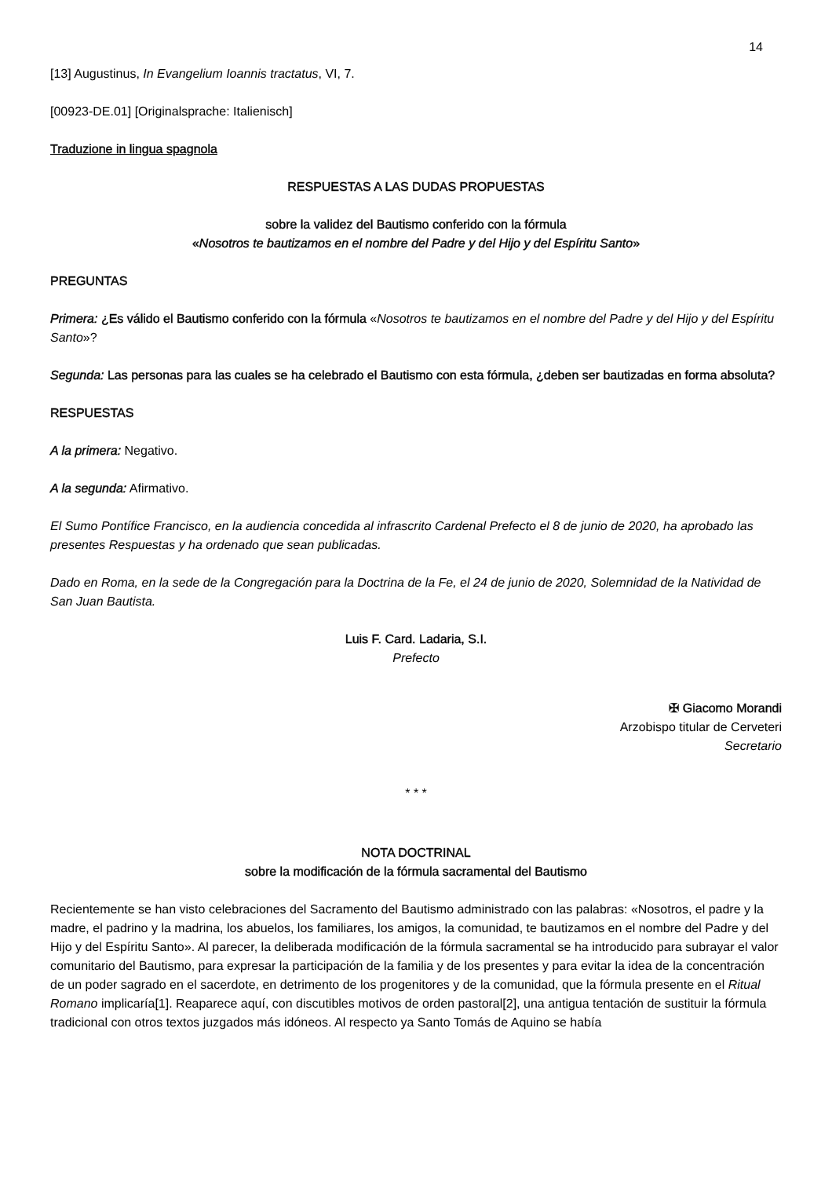14
[13] Augustinus, In Evangelium Ioannis tractatus, VI, 7.
[00923-DE.01] [Originalsprache: Italienisch]
Traduzione in lingua spagnola
RESPUESTAS A LAS DUDAS PROPUESTAS
sobre la validez del Bautismo conferido con la fórmula
«Nosotros te bautizamos en el nombre del Padre y del Hijo y del Espíritu Santo»
PREGUNTAS
Primera: ¿Es válido el Bautismo conferido con la fórmula «Nosotros te bautizamos en el nombre del Padre y del Hijo y del Espíritu Santo»?
Segunda: Las personas para las cuales se ha celebrado el Bautismo con esta fórmula, ¿deben ser bautizadas en forma absoluta?
RESPUESTAS
A la primera: Negativo.
A la segunda: Afirmativo.
El Sumo Pontífice Francisco, en la audiencia concedida al infrascrito Cardenal Prefecto el 8 de junio de 2020, ha aprobado las presentes Respuestas y ha ordenado que sean publicadas.
Dado en Roma, en la sede de la Congregación para la Doctrina de la Fe, el 24 de junio de 2020, Solemnidad de la Natividad de San Juan Bautista.
Luis F. Card. Ladaria, S.I.
Prefecto
✠ Giacomo Morandi
Arzobispo titular de Cerveteri
Secretario
* * *
NOTA DOCTRINAL
sobre la modificación de la fórmula sacramental del Bautismo
Recientemente se han visto celebraciones del Sacramento del Bautismo administrado con las palabras: «Nosotros, el padre y la madre, el padrino y la madrina, los abuelos, los familiares, los amigos, la comunidad, te bautizamos en el nombre del Padre y del Hijo y del Espíritu Santo». Al parecer, la deliberada modificación de la fórmula sacramental se ha introducido para subrayar el valor comunitario del Bautismo, para expresar la participación de la familia y de los presentes y para evitar la idea de la concentración de un poder sagrado en el sacerdote, en detrimento de los progenitores y de la comunidad, que la fórmula presente en el Ritual Romano implicaría[1]. Reaparece aquí, con discutibles motivos de orden pastoral[2], una antigua tentación de sustituir la fórmula tradicional con otros textos juzgados más idóneos. Al respecto ya Santo Tomás de Aquino se había